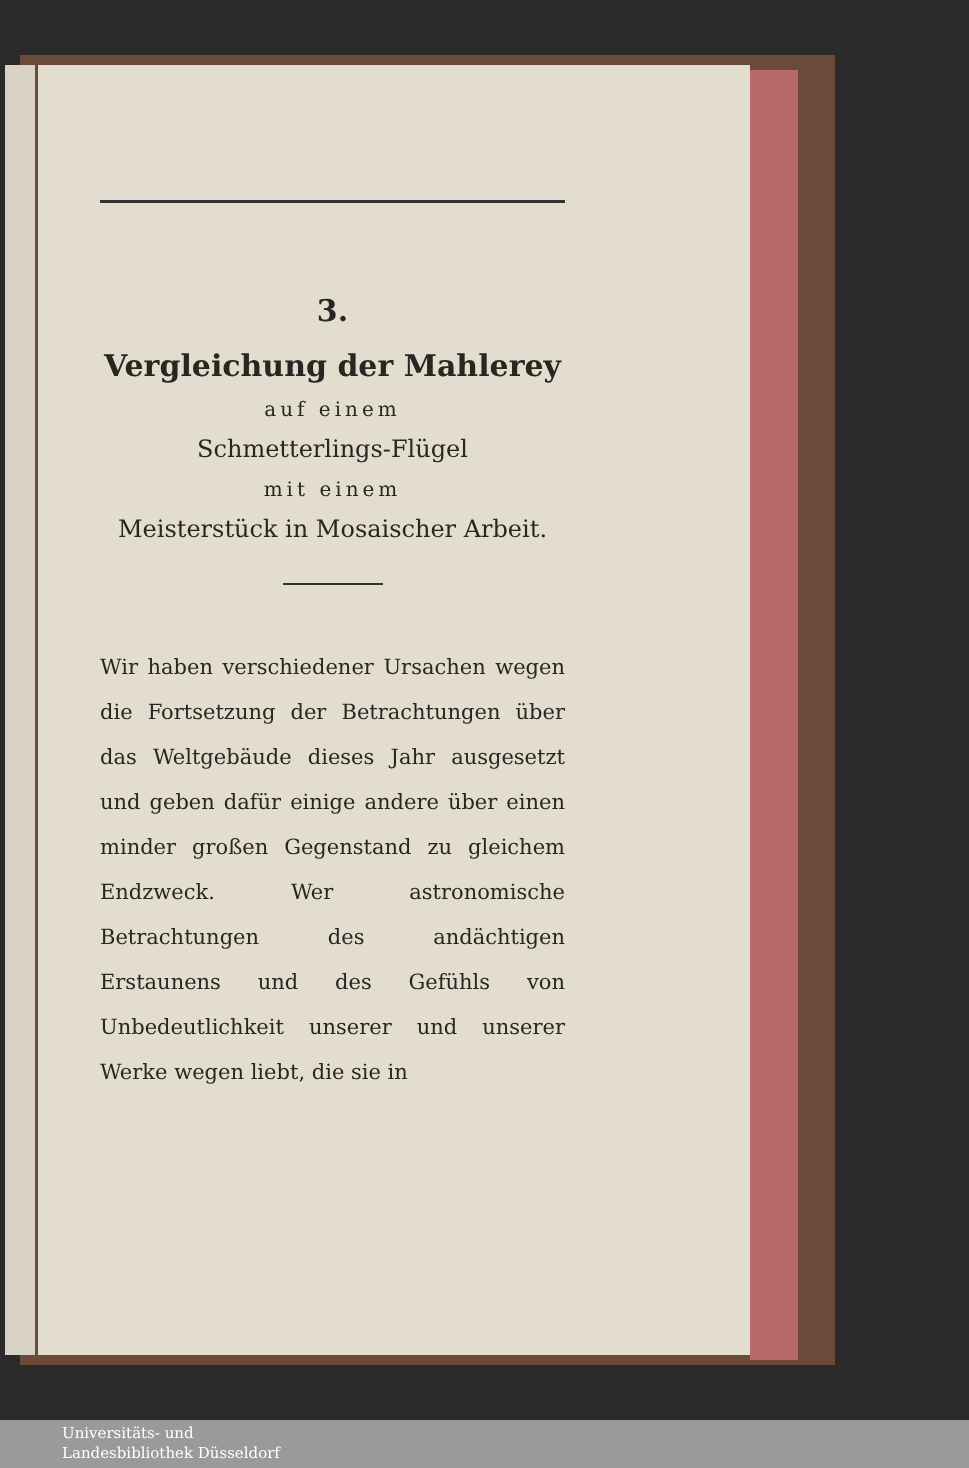3.
Vergleichung der Mahlerey
auf einem
Schmetterlings-Flügel
mit einem
Meisterstück in Mosaischer Arbeit.
Wir haben verschiedener Ursachen wegen die Fortsetzung der Betrachtungen über das Weltgebäude dieses Jahr ausgesetzt und geben dafür einige andere über einen minder großen Gegenstand zu gleichem Endzweck. Wer astronomische Betrachtungen des andächtigen Erstaunens und des Gefühls von Unbedeutlichkeit unserer und unserer Werke wegen liebt, die sie in
Universitäts- und
Landesbibliothek Düsseldorf